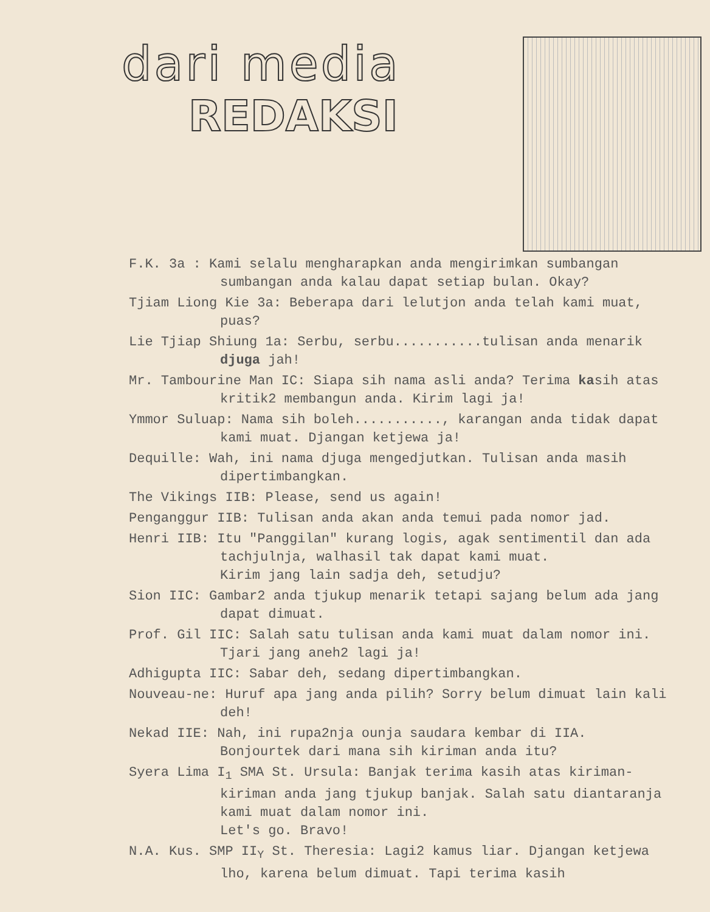dari media
REDAKSI
F.K. 3a : Kami selalu mengharapkan anda mengirimkan sumbangan sumbangan anda kalau dapat setiap bulan. Okay?
Tjiam Liong Kie 3a: Beberapa dari lelutjon anda telah kami muat, puas?
Lie Tjiap Shiung 1a: Serbu, serbu...........tulisan anda menarik djuga jah!
Mr. Tambourine Man IC: Siapa sih nama asli anda? Terima kasih atas kritik2 membangun anda. Kirim lagi ja!
Ymmor Suluap: Nama sih boleh..........., karangan anda tidak dapat kami muat. Djangan ketjewa ja!
Dequille: Wah, ini nama djuga mengedjutkan. Tulisan anda masih dipertimbangkan.
The Vikings IIB: Please, send us again!
Penganggur IIB: Tulisan anda akan anda temui pada nomor jad.
Henri IIB: Itu "Panggilan" kurang logis, agak sentimentil dan ada tachjulnja, walhasil tak dapat kami muat.
Kirim jang lain sadja deh, setudju?
Sion IIC: Gambar2 anda tjukup menarik tetapi sajang belum ada jang dapat dimuat.
Prof. Gil IIC: Salah satu tulisan anda kami muat dalam nomor ini. Tjari jang aneh2 lagi ja!
Adhigupta IIC: Sabar deh, sedang dipertimbangkan.
Nouveau-ne: Huruf apa jang anda pilih? Sorry belum dimuat lain kali deh!
Nekad IIE: Nah, ini rupa2nja ounja saudara kembar di IIA. Bonjourtek dari mana sih kiriman anda itu?
Syera Lima I<sub>1</sub> SMA St. Ursula: Banjak terima kasih atas kiriman-kiriman anda jang tjukup banjak. Salah satu diantaranja kami muat dalam nomor ini.
Let's go. Bravo!
N.A. Kus. SMP II<sub>Y</sub> St. Theresia: Lagi2 kamus liar. Djangan ketjewa lho, karena belum dimuat. Tapi terima kasih